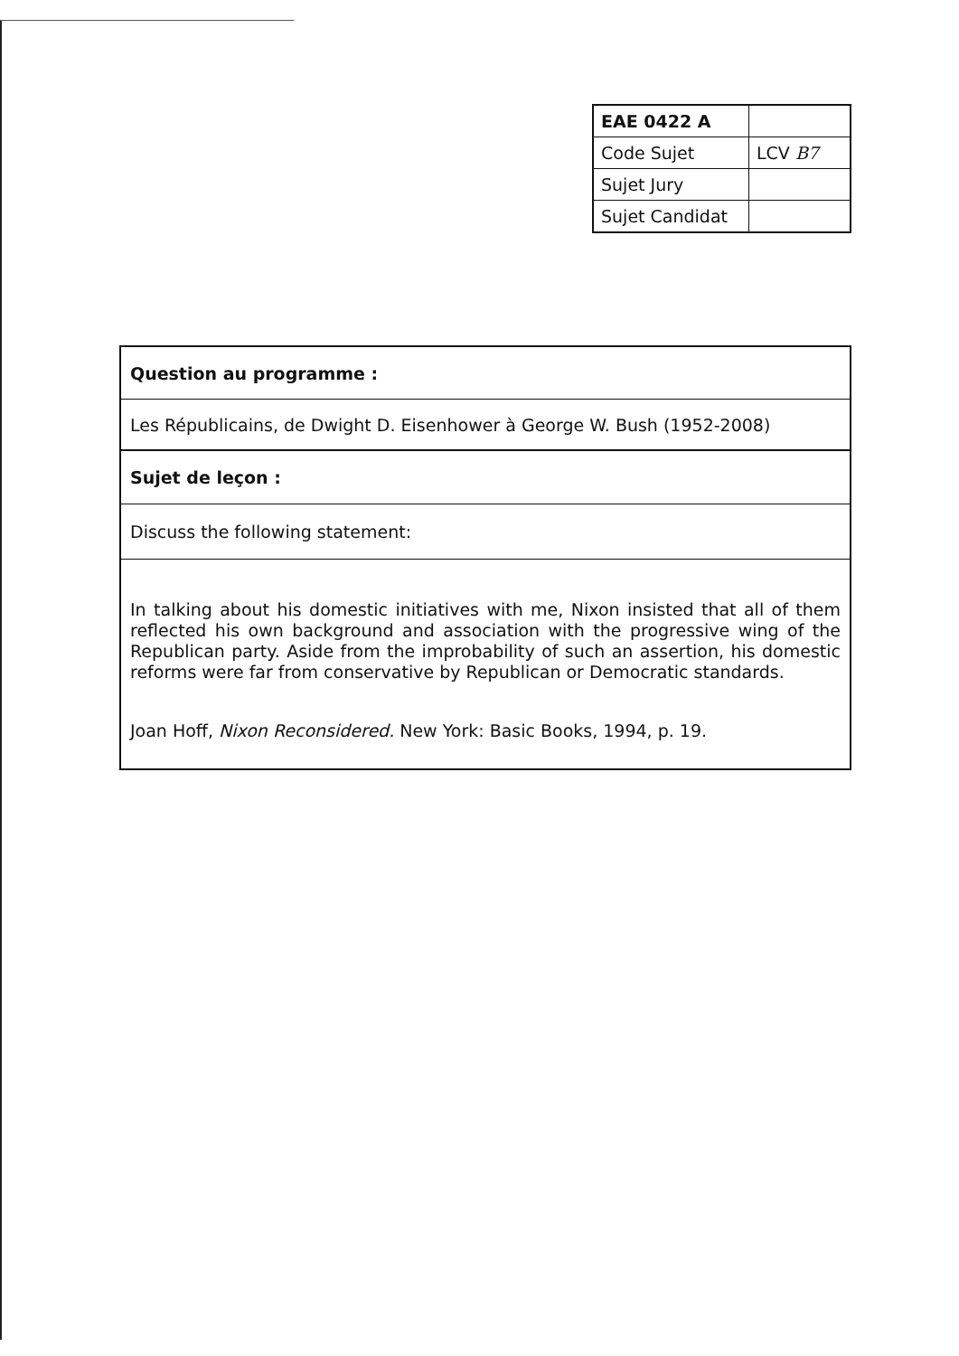| EAE 0422 A | |
| Code Sujet | LCV B7 |
| Sujet Jury | |
| Sujet Candidat | |
| Question au programme : |
| Les Républicains, de Dwight D. Eisenhower à George W. Bush (1952-2008) |
| Sujet de leçon : |
| Discuss the following statement: |
| In talking about his domestic initiatives with me, Nixon insisted that all of them reflected his own background and association with the progressive wing of the Republican party. Aside from the improbability of such an assertion, his domestic reforms were far from conservative by Republican or Democratic standards. Joan Hoff, Nixon Reconsidered. New York: Basic Books, 1994, p. 19. |